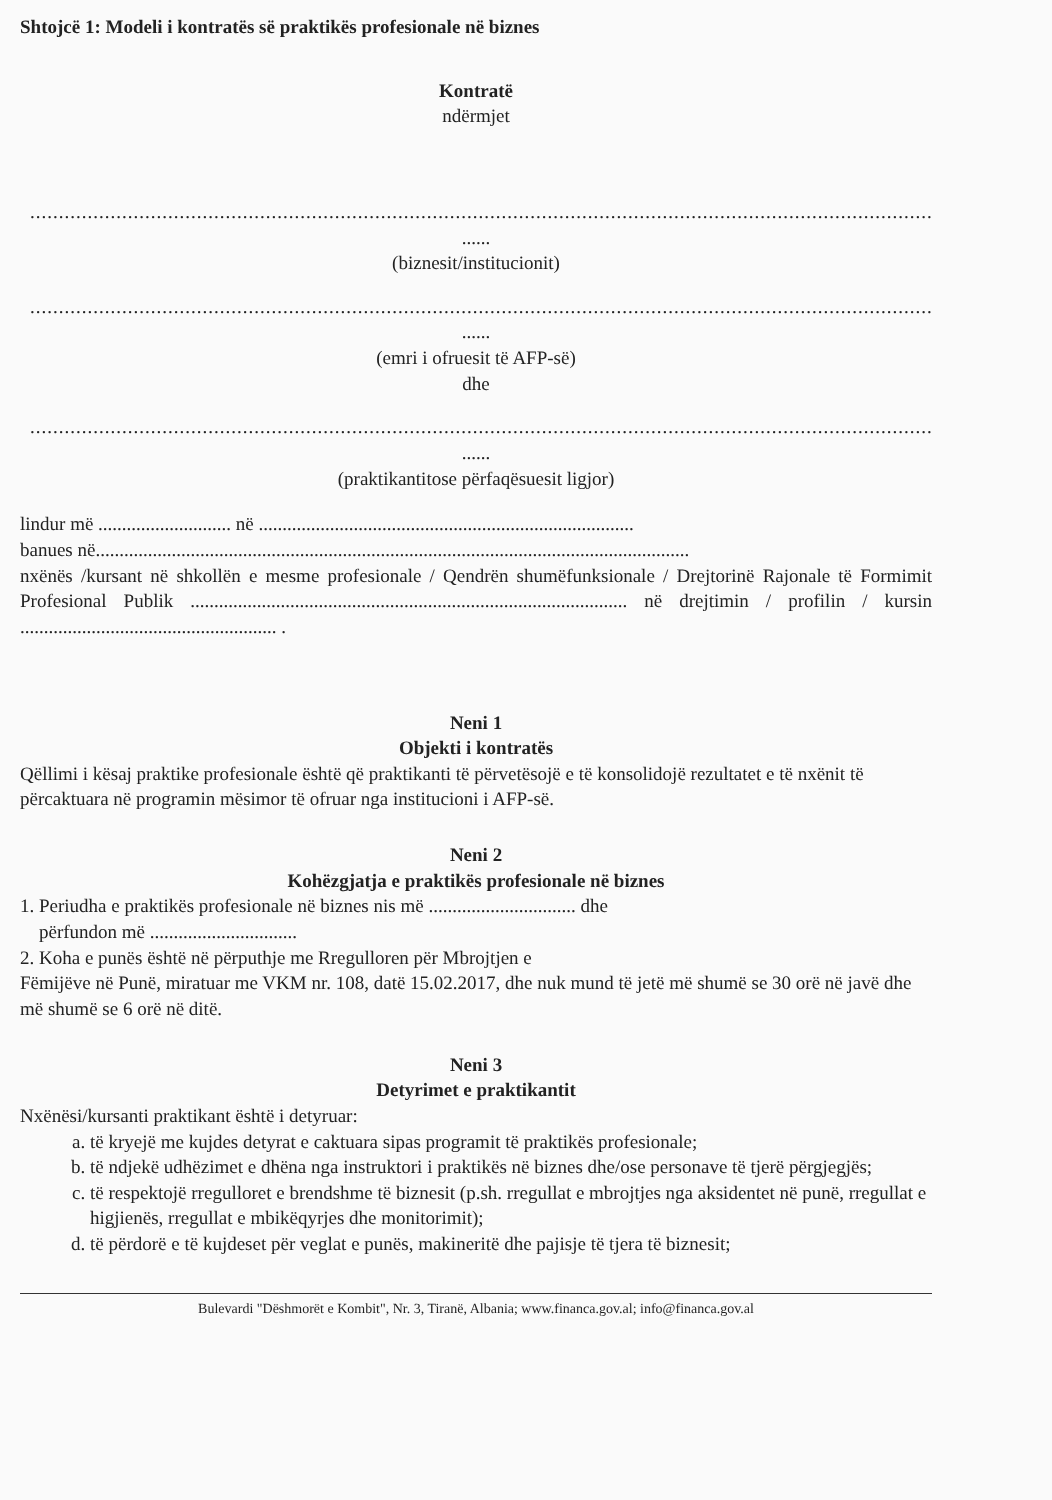Shtojcë 1: Modeli i kontratës së praktikës profesionale në biznes
Kontratë
ndërmjet
..............................................................................................................................................................
......
(biznesit/institucionit)
..............................................................................................................................................................
......
(emri i ofruesit të AFP-së)
dhe
..............................................................................................................................................................
......
(praktikantitose përfaqësuesit ligjor)
lindur më ............................ në ...............................................................................
banues në.............................................................................................................................
nxënës /kursant në shkollën e mesme profesionale / Qendrën shumëfunksionale / Drejtorinë Rajonale të Formimit Profesional Publik ............................................................................................ në drejtimin / profilin / kursin ...................................................... .
Neni 1
Objekti i kontratës
Qëllimi i kësaj praktike profesionale është që praktikanti të përvetësojë e të konsolidojë rezultatet e të nxënit të përcaktuara në programin mësimor të ofruar nga institucioni i AFP-së.
Neni 2
Kohëzgjatja e praktikës profesionale në biznes
1. Periudha e praktikës profesionale në biznes nis më ............................... dhe
përfundon më ...............................
2. Koha e punës është në përputhje me Rregulloren për Mbrojtjen e
Fëmijëve në Punë, miratuar me VKM nr. 108, datë 15.02.2017, dhe nuk mund të jetë më shumë se 30 orë në javë dhe më shumë se 6 orë në ditë.
Neni 3
Detyrimet e praktikantit
Nxënësi/kursanti praktikant është i detyruar:
a. të kryejë me kujdes detyrat e caktuara sipas programit të praktikës profesionale;
b. të ndjekë udhëzimet e dhëna nga instruktori i praktikës në biznes dhe/ose personave të tjerë përgjegjës;
c. të respektojë rregulloret e brendshme të biznesit (p.sh. rregullat e mbrojtjes nga aksidentet në punë, rregullat e higjienës, rregullat e mbikëqyrjes dhe monitorimit);
d. të përdorë e të kujdeset për veglat e punës, makineritë dhe pajisje të tjera të biznesit;
Bulevardi "Dëshmorët e Kombit", Nr. 3, Tiranë, Albania; www.financa.gov.al; info@financa.gov.al